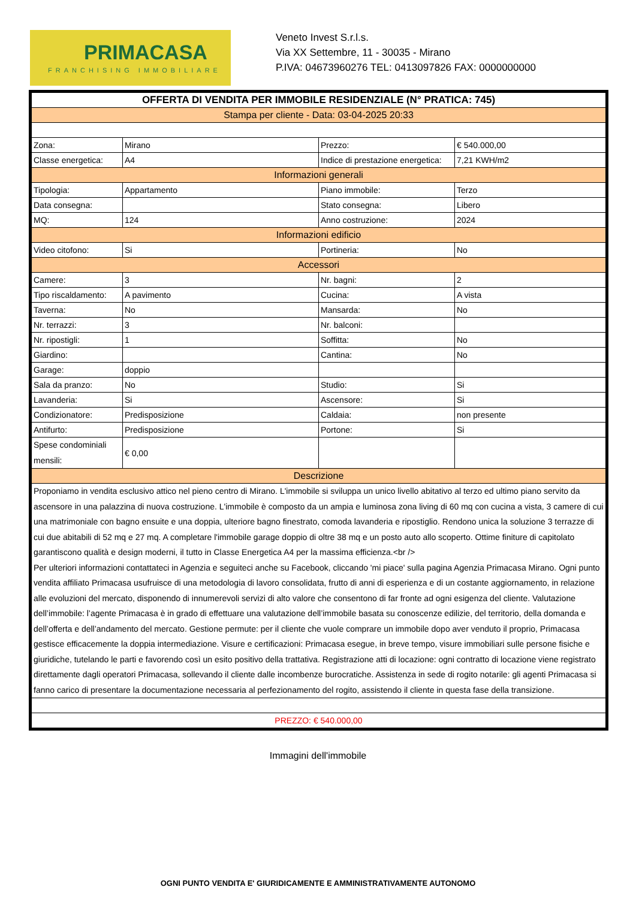PRIMACASA
FRANCHISING IMMOBILIARE
Veneto Invest S.r.l.s.
Via XX Settembre, 11 - 30035 - Mirano
P.IVA: 04673960276 TEL: 0413097826 FAX: 0000000000
| OFFERTA DI VENDITA PER IMMOBILE RESIDENZIALE (N° PRATICA: 745) | | | |
| Stampa per cliente - Data: 03-04-2025 20:33 | | | |
| Zona: | Mirano | Prezzo: | € 540.000,00 |
| Classe energetica: | A4 | Indice di prestazione energetica: | 7,21 KWH/m2 |
| Informazioni generali | | | |
| Tipologia: | Appartamento | Piano immobile: | Terzo |
| Data consegna: | | Stato consegna: | Libero |
| MQ: | 124 | Anno costruzione: | 2024 |
| Informazioni edificio | | | |
| Video citofono: | Si | Portineria: | No |
| Accessori | | | |
| Camere: | 3 | Nr. bagni: | 2 |
| Tipo riscaldamento: | A pavimento | Cucina: | A vista |
| Taverna: | No | Mansarda: | No |
| Nr. terrazzi: | 3 | Nr. balconi: | |
| Nr. ripostigli: | 1 | Soffitta: | No |
| Giardino: | | Cantina: | No |
| Garage: | doppio | | |
| Sala da pranzo: | No | Studio: | Si |
| Lavanderia: | Si | Ascensore: | Si |
| Condizionatore: | Predisposizione | Caldaia: | non presente |
| Antifurto: | Predisposizione | Portone: | Si |
| Spese condominiali mensili: | € 0,00 | | |
| Descrizione | | | |
| Proponiamo in vendita esclusivo attico nel pieno centro di Mirano. L'immobile si sviluppa un unico livello abitativo al terzo ed ultimo piano servito da ascensore in una palazzina di nuova costruzione. L'immobile è composto da un ampia e luminosa zona living di 60 mq con cucina a vista, 3 camere di cui una matrimoniale con bagno ensuite e una doppia, ulteriore bagno finestrato, comoda lavanderia e ripostiglio. Rendono unica la soluzione 3 terrazze di cui due abitabili di 52 mq e 27 mq. A completare l'immobile garage doppio di oltre 38 mq e un posto auto allo scoperto. Ottime finiture di capitolato garantiscono qualità e design moderni, il tutto in Classe Energetica A4 per la massima efficienza.<br /> Per ulteriori informazioni contattateci in Agenzia e seguiteci anche su Facebook, cliccando 'mi piace' sulla pagina Agenzia Primacasa Mirano. Ogni punto vendita affiliato Primacasa usufruisce di una metodologia di lavoro consolidata, frutto di anni di esperienza e di un costante aggiornamento, in relazione alle evoluzioni del mercato, disponendo di innumerevoli servizi di alto valore che consentono di far fronte ad ogni esigenza del cliente. Valutazione dell’immobile: l’agente Primacasa è in grado di effettuare una valutazione dell’immobile basata su conoscenze edilizie, del territorio, della domanda e dell’offerta e dell’andamento del mercato. Gestione permute: per il cliente che vuole comprare un immobile dopo aver venduto il proprio, Primacasa gestisce efficacemente la doppia intermediazione. Visure e certificazioni: Primacasa esegue, in breve tempo, visure immobiliari sulle persone fisiche e giuridiche, tutelando le parti e favorendo così un esito positivo della trattativa. Registrazione atti di locazione: ogni contratto di locazione viene registrato direttamente dagli operatori Primacasa, sollevando il cliente dalle incombenze burocratiche. Assistenza in sede di rogito notarile: gli agenti Primacasa si fanno carico di presentare la documentazione necessaria al perfezionamento del rogito, assistendo il cliente in questa fase della transizione. | | | |
| PREZZO: € 540.000,00 | | | |
Immagini dell'immobile
OGNI PUNTO VENDITA E' GIURIDICAMENTE E AMMINISTRATIVAMENTE AUTONOMO